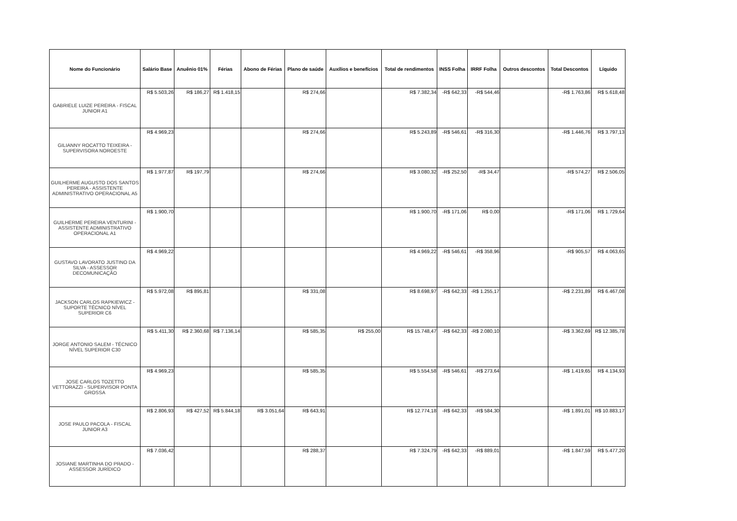| Nome do Funcionário | Salário Base | Anuênio 01% | Férias | Abono de Férias | Plano de saúde | Auxílios e benefícios | Total de rendimentos | INSS Folha | IRRF Folha | Outros descontos | Total Descontos | Líquido |
| --- | --- | --- | --- | --- | --- | --- | --- | --- | --- | --- | --- | --- |
| GABRIELE LUIZE PEREIRA - FISCAL JUNIOR A1 | R$ 5.503,26 | R$ 186,27 | R$ 1.418,15 | | R$ 274,66 | | R$ 7.382,34 | -R$ 642,33 | -R$ 544,46 | | -R$ 1.763,86 | R$ 5.618,48 |
| GILIANNY ROCATTO TEIXEIRA - SUPERVISORA NOROESTE | R$ 4.969,23 | | | | R$ 274,66 | | R$ 5.243,89 | -R$ 546,61 | -R$ 316,30 | | -R$ 1.446,76 | R$ 3.797,13 |
| GUILHERME AUGUSTO DOS SANTOS PEREIRA - ASSISTENTE ADMINISTRATIVO OPERACIONAL A5 | R$ 1.977,87 | R$ 197,79 | | | R$ 274,66 | | R$ 3.080,32 | -R$ 252,50 | -R$ 34,47 | | -R$ 574,27 | R$ 2.506,05 |
| GUILHERME PEREIRA VENTURINI - ASSISTENTE ADMINISTRATIVO OPERACIONAL A1 | R$ 1.900,70 | | | | | | R$ 1.900,70 | -R$ 171,06 | R$ 0,00 | | -R$ 171,06 | R$ 1.729,64 |
| GUSTAVO LAVORATO JUSTINO DA SILVA - ASSESSOR DECOMUNICAÇÃO | R$ 4.969,22 | | | | | | R$ 4.969,22 | -R$ 546,61 | -R$ 358,96 | | -R$ 905,57 | R$ 4.063,65 |
| JACKSON CARLOS RAPKIEWICZ - SUPORTE TÉCNICO NÍVEL SUPERIOR C6 | R$ 5.972,08 | R$ 895,81 | | | R$ 331,08 | | R$ 8.698,97 | -R$ 642,33 | -R$ 1.255,17 | | -R$ 2.231,89 | R$ 6.467,08 |
| JORGE ANTONIO SALEM - TÉCNICO NÍVEL SUPERIOR C30 | R$ 5.411,30 | R$ 2.360,68 | R$ 7.136,14 | | R$ 585,35 | R$ 255,00 | R$ 15.748,47 | -R$ 642,33 | -R$ 2.080,10 | | -R$ 3.362,69 | R$ 12.385,78 |
| JOSE CARLOS TOZETTO VETTORAZZI - SUPERVISOR PONTA GROSSA | R$ 4.969,23 | | | | R$ 585,35 | | R$ 5.554,58 | -R$ 546,61 | -R$ 273,64 | | -R$ 1.419,65 | R$ 4.134,93 |
| JOSE PAULO PACOLA - FISCAL JUNIOR A3 | R$ 2.806,93 | R$ 427,52 | R$ 5.844,18 | R$ 3.051,64 | R$ 643,91 | | R$ 12.774,18 | -R$ 642,33 | -R$ 584,30 | | -R$ 1.891,01 | R$ 10.883,17 |
| JOSIANE MARTINHA DO PRADO - ASSESSOR JURÍDICO | R$ 7.036,42 | | | | R$ 288,37 | | R$ 7.324,79 | -R$ 642,33 | -R$ 889,01 | | -R$ 1.847,59 | R$ 5.477,20 |